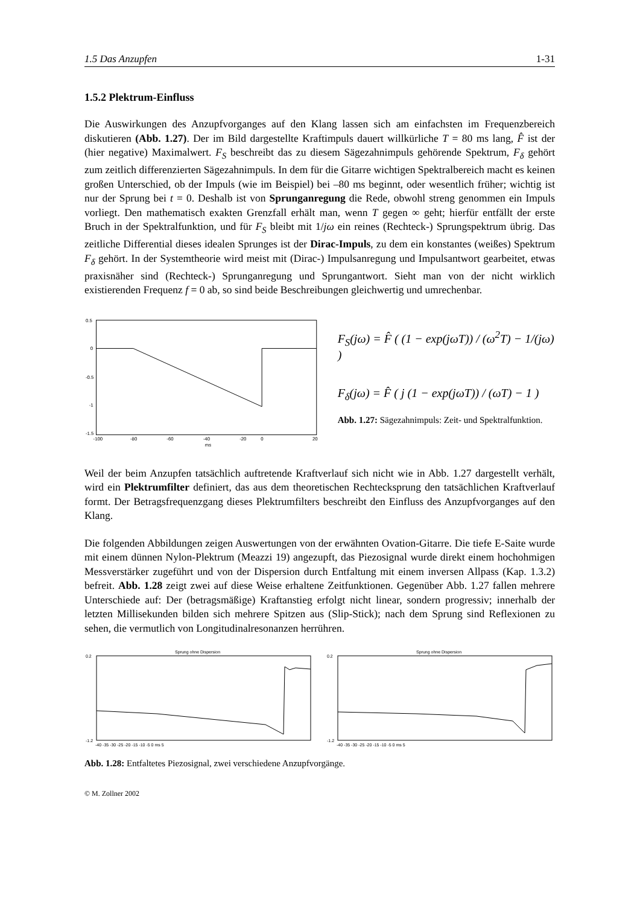1.5 Das Anzupfen 1-31
1.5.2 Plektrum-Einfluss
Die Auswirkungen des Anzupfvorganges auf den Klang lassen sich am einfachsten im Frequenzbereich diskutieren (Abb. 1.27). Der im Bild dargestellte Kraftimpuls dauert willkürliche T = 80 ms lang, F̂ ist der (hier negative) Maximalwert. F<sub>S</sub> beschreibt das zu diesem Sägezahnimpuls gehörende Spektrum, F<sub>δ</sub> gehört zum zeitlich differenzierten Sägezahnimpuls. In dem für die Gitarre wichtigen Spektralbereich macht es keinen großen Unterschied, ob der Impuls (wie im Beispiel) bei –80 ms beginnt, oder wesentlich früher; wichtig ist nur der Sprung bei t = 0. Deshalb ist von Sprunganregung die Rede, obwohl streng genommen ein Impuls vorliegt. Den mathematisch exakten Grenzfall erhält man, wenn T gegen ∞ geht; hierfür entfällt der erste Bruch in der Spektralfunktion, und für F<sub>S</sub> bleibt mit 1/jω ein reines (Rechteck-) Sprungspektrum übrig. Das zeitliche Differential dieses idealen Sprunges ist der Dirac-Impuls, zu dem ein konstantes (weißes) Spektrum F<sub>δ</sub> gehört. In der Systemtheorie wird meist mit (Dirac-) Impulsanregung und Impulsantwort gearbeitet, etwas praxisnäher sind (Rechteck-) Sprunganregung und Sprungantwort. Sieht man von der nicht wirklich existierenden Frequenz f = 0 ab, so sind beide Beschreibungen gleichwertig und umrechenbar.
0.5
0
-0.5
-1
-1.5
-100
-80
-60
-40
-20
0
20
ms
F<sub>S</sub>(jω) = F̂ ( (1 − exp(jωT)) / (ω<sup>2</sup>T) − 1/(jω) )
F<sub>δ</sub>(jω) = F̂ ( j (1 − exp(jωT)) / (ωT) − 1 )
Abb. 1.27: Sägezahnimpuls: Zeit- und Spektralfunktion.
Weil der beim Anzupfen tatsächlich auftretende Kraftverlauf sich nicht wie in Abb. 1.27 dargestellt verhält, wird ein Plektrumfilter definiert, das aus dem theoretischen Rechtecksprung den tatsächlichen Kraftverlauf formt. Der Betragsfrequenzgang dieses Plektrumfilters beschreibt den Einfluss des Anzupfvorganges auf den Klang.
Die folgenden Abbildungen zeigen Auswertungen von der erwähnten Ovation-Gitarre. Die tiefe E-Saite wurde mit einem dünnen Nylon-Plektrum (Meazzi 19) angezupft, das Piezosignal wurde direkt einem hochohmigen Messverstärker zugeführt und von der Dispersion durch Entfaltung mit einem inversen Allpass (Kap. 1.3.2) befreit. Abb. 1.28 zeigt zwei auf diese Weise erhaltene Zeitfunktionen. Gegenüber Abb. 1.27 fallen mehrere Unterschiede auf: Der (betragsmäßige) Kraftanstieg erfolgt nicht linear, sondern progressiv; innerhalb der letzten Millisekunden bilden sich mehrere Spitzen aus (Slip-Stick); nach dem Sprung sind Reflexionen zu sehen, die vermutlich von Longitudinalresonanzen herrühren.
Sprung ohne Dispersion
0.2
-1.2
-40 -35 -30 -25 -20 -15 -10 -5 0 ms 5
Sprung ohne Dispersion
0.2
-1.2
-40 -35 -30 -25 -20 -15 -10 -5 0 ms 5
Abb. 1.28: Entfaltetes Piezosignal, zwei verschiedene Anzupfvorgänge.
© M. Zollner 2002